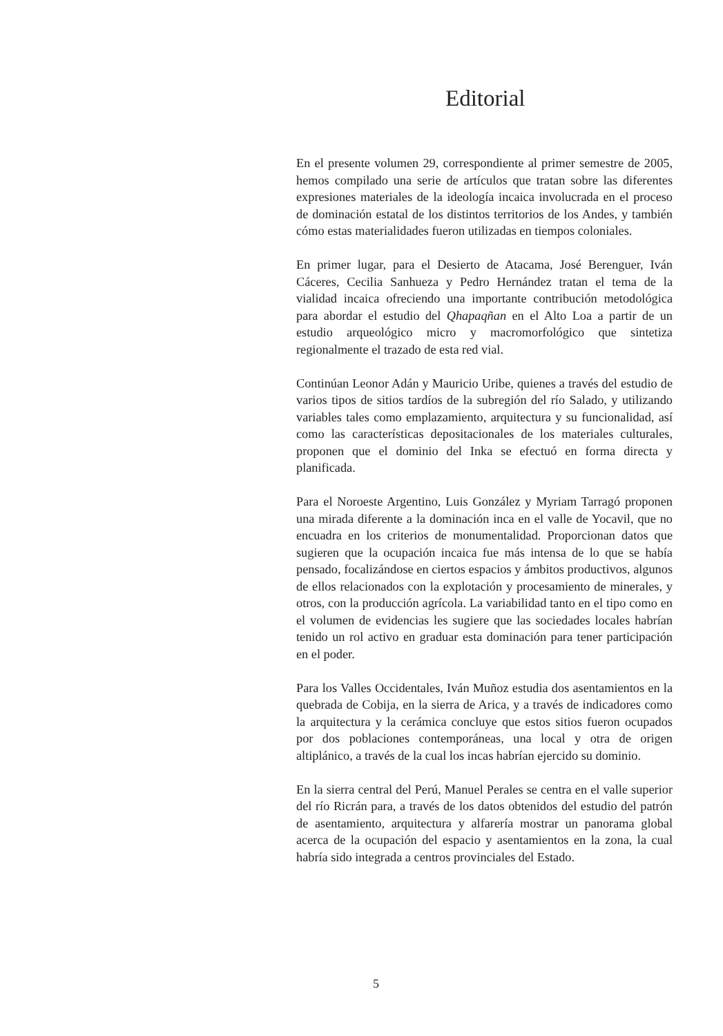Editorial
En el presente volumen 29, correspondiente al primer semestre de 2005, hemos compilado una serie de artículos que tratan sobre las diferentes expresiones materiales de la ideología incaica involucrada en el proceso de dominación estatal de los distintos territorios de los Andes, y también cómo estas materialidades fueron utilizadas en tiempos coloniales.
En primer lugar, para el Desierto de Atacama, José Berenguer, Iván Cáceres, Cecilia Sanhueza y Pedro Hernández tratan el tema de la vialidad incaica ofreciendo una importante contribución metodológica para abordar el estudio del Qhapaqñan en el Alto Loa a partir de un estudio arqueológico micro y macromorfológico que sintetiza regionalmente el trazado de esta red vial.
Continúan Leonor Adán y Mauricio Uribe, quienes a través del estudio de varios tipos de sitios tardíos de la subregión del río Salado, y utilizando variables tales como emplazamiento, arquitectura y su funcionalidad, así como las características depositacionales de los materiales culturales, proponen que el dominio del Inka se efectuó en forma directa y planificada.
Para el Noroeste Argentino, Luis González y Myriam Tarragó proponen una mirada diferente a la dominación inca en el valle de Yocavil, que no encuadra en los criterios de monumentalidad. Proporcionan datos que sugieren que la ocupación incaica fue más intensa de lo que se había pensado, focalizándose en ciertos espacios y ámbitos productivos, algunos de ellos relacionados con la explotación y procesamiento de minerales, y otros, con la producción agrícola. La variabilidad tanto en el tipo como en el volumen de evidencias les sugiere que las sociedades locales habrían tenido un rol activo en graduar esta dominación para tener participación en el poder.
Para los Valles Occidentales, Iván Muñoz estudia dos asentamientos en la quebrada de Cobija, en la sierra de Arica, y a través de indicadores como la arquitectura y la cerámica concluye que estos sitios fueron ocupados por dos poblaciones contemporáneas, una local y otra de origen altiplánico, a través de la cual los incas habrían ejercido su dominio.
En la sierra central del Perú, Manuel Perales se centra en el valle superior del río Ricrán para, a través de los datos obtenidos del estudio del patrón de asentamiento, arquitectura y alfarería mostrar un panorama global acerca de la ocupación del espacio y asentamientos en la zona, la cual habría sido integrada a centros provinciales del Estado.
5